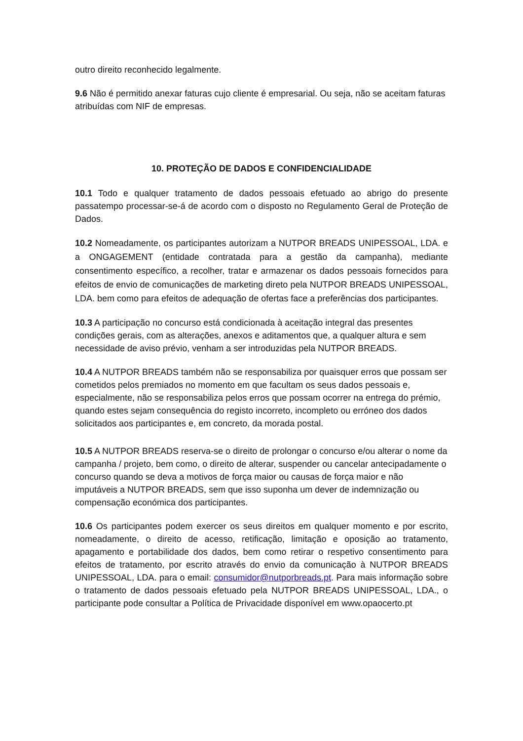outro direito reconhecido legalmente.
9.6 Não é permitido anexar faturas cujo cliente é empresarial. Ou seja, não se aceitam faturas atribuídas com NIF de empresas.
10. PROTEÇÃO DE DADOS E CONFIDENCIALIDADE
10.1 Todo e qualquer tratamento de dados pessoais efetuado ao abrigo do presente passatempo processar-se-á de acordo com o disposto no Regulamento Geral de Proteção de Dados.
10.2 Nomeadamente, os participantes autorizam a NUTPOR BREADS UNIPESSOAL, LDA. e a ONGAGEMENT (entidade contratada para a gestão da campanha), mediante consentimento específico, a recolher, tratar e armazenar os dados pessoais fornecidos para efeitos de envio de comunicações de marketing direto pela NUTPOR BREADS UNIPESSOAL, LDA. bem como para efeitos de adequação de ofertas face a preferências dos participantes.
10.3 A participação no concurso está condicionada à aceitação integral das presentes condições gerais, com as alterações, anexos e aditamentos que, a qualquer altura e sem necessidade de aviso prévio, venham a ser introduzidas pela NUTPOR BREADS.
10.4 A NUTPOR BREADS também não se responsabiliza por quaisquer erros que possam ser cometidos pelos premiados no momento em que facultam os seus dados pessoais e, especialmente, não se responsabiliza pelos erros que possam ocorrer na entrega do prémio, quando estes sejam consequência do registo incorreto, incompleto ou erróneo dos dados solicitados aos participantes e, em concreto, da morada postal.
10.5 A NUTPOR BREADS reserva-se o direito de prolongar o concurso e/ou alterar o nome da campanha / projeto, bem como, o direito de alterar, suspender ou cancelar antecipadamente o concurso quando se deva a motivos de força maior ou causas de força maior e não imputáveis a NUTPOR BREADS, sem que isso suponha um dever de indemnização ou compensação económica dos participantes.
10.6 Os participantes podem exercer os seus direitos em qualquer momento e por escrito, nomeadamente, o direito de acesso, retificação, limitação e oposição ao tratamento, apagamento e portabilidade dos dados, bem como retirar o respetivo consentimento para efeitos de tratamento, por escrito através do envio da comunicação à NUTPOR BREADS UNIPESSOAL, LDA. para o email: consumidor@nutporbreads.pt. Para mais informação sobre o tratamento de dados pessoais efetuado pela NUTPOR BREADS UNIPESSOAL, LDA., o participante pode consultar a Política de Privacidade disponível em www.opaocerto.pt